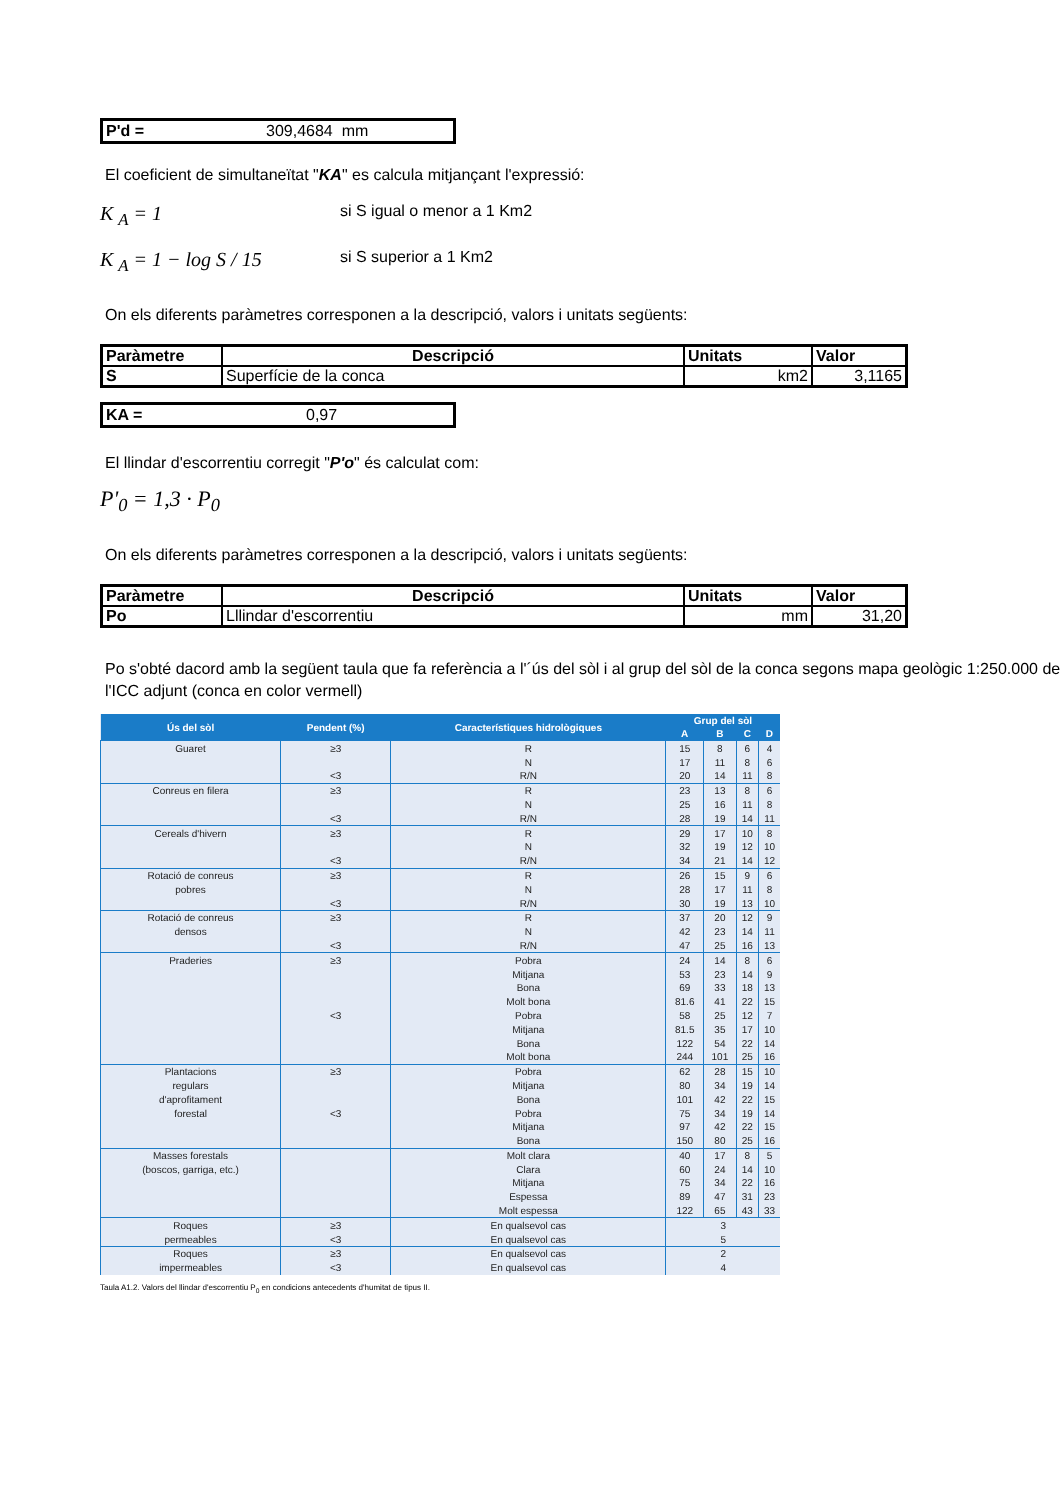P'd = 309,4684 mm
El coeficient de simultaneïtat "KA" es calcula mitjançant l'expressió:
K <sub>A</sub> = 1
si S igual o menor a 1 Km2
K <sub>A</sub> = 1 − log S / 15
si S superior a 1 Km2
On els diferents paràmetres corresponen a la descripció, valors i unitats següents:
| Paràmetre | Descripció | Unitats | Valor |
| --- | --- | --- | --- |
| S | Superfície de la conca | km2 | 3,1165 |
KA = 0,97
El llindar d'escorrentiu corregit "P'o" és calculat com:
P'<sub>0</sub> = 1,3 · P<sub>0</sub>
On els diferents paràmetres corresponen a la descripció, valors i unitats següents:
| Paràmetre | Descripció | Unitats | Valor |
| --- | --- | --- | --- |
| Po | Lllindar d'escorrentiu | mm | 31,20 |
Po s'obté dacord amb la següent taula que fa referència a l'´ús del sòl i al grup del sòl de la conca segons mapa geològic 1:250.000 de l'ICC adjunt (conca en color vermell)
| Ús del sòl | Pendent (%) | Característiques hidrològiques | Grup del sòl | | | |
| --- | --- | --- | --- | --- | --- | --- |
| | | | A | B | C | D |
| Guaret | ≥3 | R | 15 | 8 | 6 | 4 |
| | | N | 17 | 11 | 8 | 6 |
| | <3 | R/N | 20 | 14 | 11 | 8 |
| Conreus en filera | ≥3 | R | 23 | 13 | 8 | 6 |
| | | N | 25 | 16 | 11 | 8 |
| | <3 | R/N | 28 | 19 | 14 | 11 |
| Cereals d'hivern | ≥3 | R | 29 | 17 | 10 | 8 |
| | | N | 32 | 19 | 12 | 10 |
| | <3 | R/N | 34 | 21 | 14 | 12 |
| Rotació de conreus | ≥3 | R | 26 | 15 | 9 | 6 |
| pobres | | N | 28 | 17 | 11 | 8 |
| | <3 | R/N | 30 | 19 | 13 | 10 |
| Rotació de conreus | ≥3 | R | 37 | 20 | 12 | 9 |
| densos | | N | 42 | 23 | 14 | 11 |
| | <3 | R/N | 47 | 25 | 16 | 13 |
| Praderies | ≥3 | Pobra | 24 | 14 | 8 | 6 |
| | | Mitjana | 53 | 23 | 14 | 9 |
| | | Bona | 69 | 33 | 18 | 13 |
| | | Molt bona | 81.6 | 41 | 22 | 15 |
| | <3 | Pobra | 58 | 25 | 12 | 7 |
| | | Mitjana | 81.5 | 35 | 17 | 10 |
| | | Bona | 122 | 54 | 22 | 14 |
| | | Molt bona | 244 | 101 | 25 | 16 |
| Plantacions | ≥3 | Pobra | 62 | 28 | 15 | 10 |
| regulars | | Mitjana | 80 | 34 | 19 | 14 |
| d'aprofitament | | Bona | 101 | 42 | 22 | 15 |
| forestal | <3 | Pobra | 75 | 34 | 19 | 14 |
| | | Mitjana | 97 | 42 | 22 | 15 |
| | | Bona | 150 | 80 | 25 | 16 |
| Masses forestals | | Molt clara | 40 | 17 | 8 | 5 |
| (boscos, garriga, etc.) | | Clara | 60 | 24 | 14 | 10 |
| | | Mitjana | 75 | 34 | 22 | 16 |
| | | Espessa | 89 | 47 | 31 | 23 |
| | | Molt espessa | 122 | 65 | 43 | 33 |
| Roques | ≥3 | En qualsevol cas | 3 | | | |
| permeables | <3 | En qualsevol cas | 5 | | | |
| Roques | ≥3 | En qualsevol cas | 2 | | | |
| impermeables | <3 | En qualsevol cas | 4 | | | |
Taula A1.2. Valors del llindar d'escorrentiu P<sub>0</sub> en condicions antecedents d'humitat de tipus II.